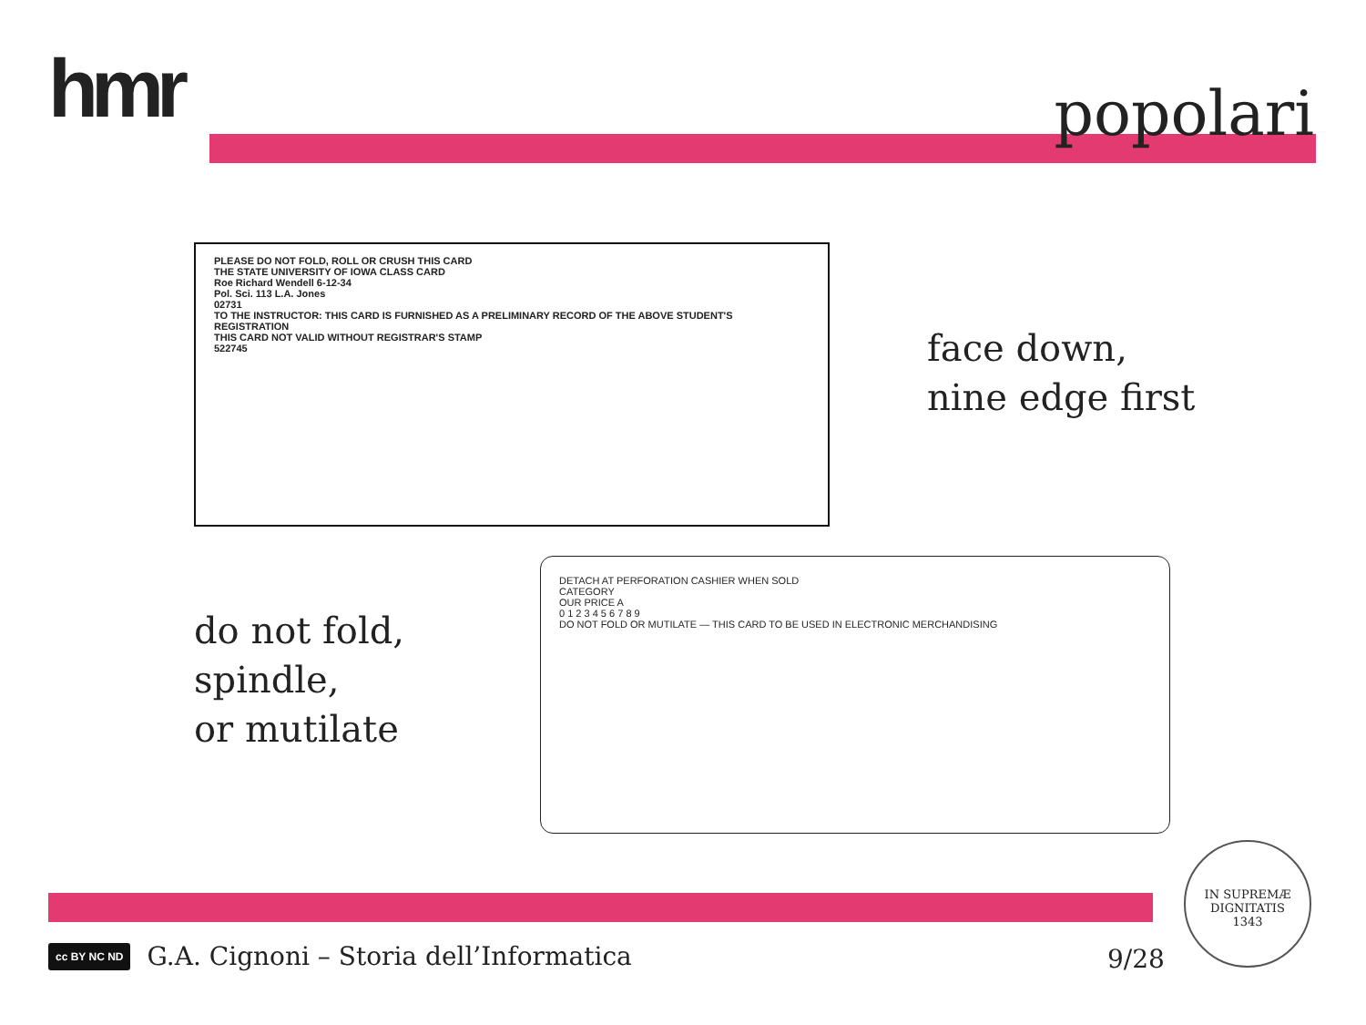hmr popolari
PLEASE DO NOT FOLD, ROLL OR CRUSH THIS CARD
THE STATE UNIVERSITY OF IOWA CLASS CARD
Roe Richard Wendell 6-12-34
Pol. Sci. 113 L.A. Jones
02731
TO THE INSTRUCTOR: THIS CARD IS FURNISHED AS A PRELIMINARY RECORD OF THE ABOVE STUDENT'S REGISTRATION
THIS CARD NOT VALID WITHOUT REGISTRAR'S STAMP
522745
DETACH AT PERFORATION CASHIER WHEN SOLD
CATEGORY
OUR PRICE A
0 1 2 3 4 5 6 7 8 9
DO NOT FOLD OR MUTILATE — THIS CARD TO BE USED IN ELECTRONIC MERCHANDISING
face down,
nine edge first
do not fold,
spindle,
or mutilate
cc BY NC ND G.A. Cignoni – Storia dell’Informatica
9/28
IN SUPREMÆ DIGNITATIS
1343